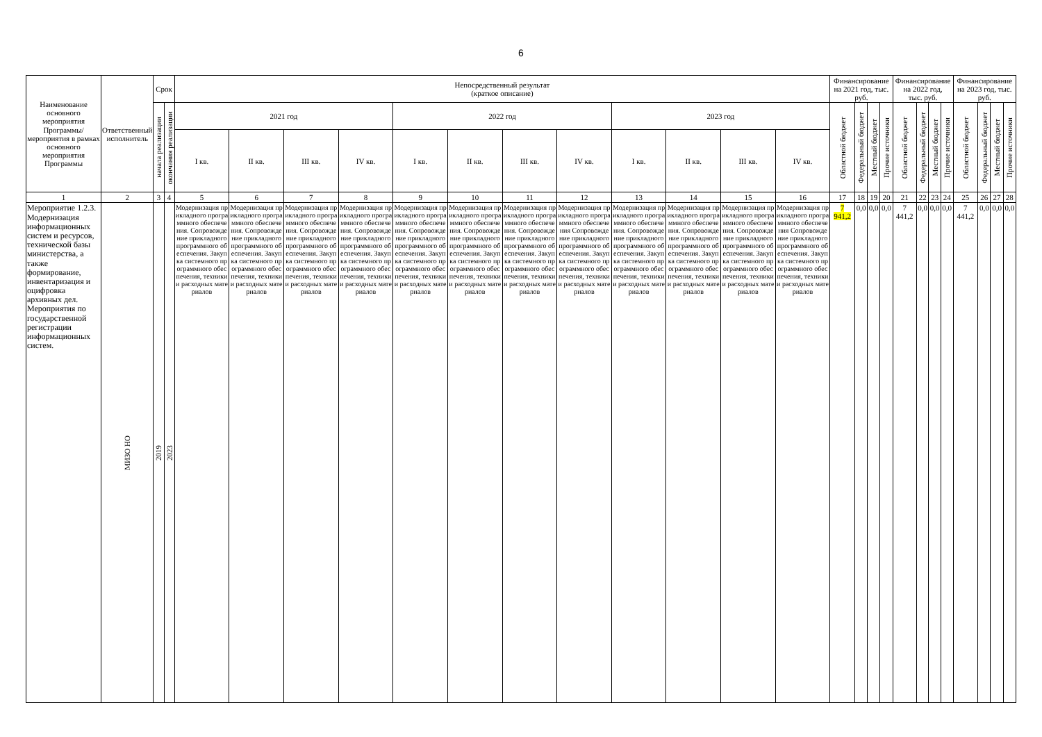6
| Наименование основного мероприятия Программы/ мероприятия в рамках основного мероприятия Программы | Ответственный исполнитель | Срок | | Непосредственный результат (краткое описание) | | | | | | | | | | | | Финансирование на 2021 год, тыс. руб. | | | | Финансирование на 2022 год, тыс. руб. | | | | Финансирование на 2023 год, тыс. руб. | | | |
| --- | --- | --- | --- | --- | --- | --- | --- | --- | --- | --- | --- | --- | --- | --- | --- | --- | --- | --- | --- | --- | --- | --- | --- | --- | --- | --- | --- |
| | | начала реализации | окончания реализации | 2021 год | | | | 2022 год | | | | 2023 год | | | | Областной бюджет | Федеральный бюджет | Местный бюджет | Прочие источники | Областной бюджет | Федеральный бюджет | Местный бюджет | Прочие источники | Областной бюджет | Федеральный бюджет | Местный бюджет | Прочие источники |
| | | | | I кв. | II кв. | III кв. | IV кв. | I кв. | II кв. | III кв. | IV кв. | I кв. | II кв. | III кв. | IV кв. | | | | | | | | | | | | |
| 1 | 2 | 3 | 4 | 5 | 6 | 7 | 8 | 9 | 10 | 11 | 12 | 13 | 14 | 15 | 16 | 17 | 18 | 19 | 20 | 21 | 22 | 23 | 24 | 25 | 26 | 27 | 28 |
| Мероприятие 1.2.3. Модернизация информационных систем и ресурсов, технической базы министерства, а также формирование, инвентаризация и оцифровка архивных дел. Мероприятия по государственной регистрации информационных систем. | МИЗО НО | 2019 | 2023 | Модернизация прикладного программного обеспечения. Сопровождение прикладного программного обеспечения. Закупка системного программного обеспечения, техники и расходных материалов | Модернизация прикладного программного обеспечения. Сопровождение прикладного программного обеспечения. Закупка системного программного обеспечения, техники и расходных материалов | Модернизация прикладного программного обеспечения. Сопровождение прикладного программного обеспечения. Закупка системного программного обеспечения, техники и расходных материалов | Модернизация прикладного программного обеспечения. Сопровождение прикладного программного обеспечения. Закупка системного программного обеспечения, техники и расходных материалов | Модернизация прикладного программного обеспечения. Сопровождение прикладного программного обеспечения. Закупка системного программного обеспечения, техники и расходных материалов | Модернизация прикладного программного обеспечения. Сопровождение прикладного программного обеспечения. Закупка системного программного обеспечения, техники и расходных материалов | Модернизация прикладного программного обеспечения. Сопровождение прикладного программного обеспечения. Закупка системного программного обеспечения, техники и расходных материалов | Модернизация прикладного программного обеспечения Сопровождение прикладного программного обеспечения. Закупка системного программного обеспечения, техники и расходных материалов | Модернизация прикладного программного обеспечения. Сопровождение прикладного программного обеспечения. Закупка системного программного обеспечения, техники и расходных материалов | Модернизация прикладного программного обеспечения. Сопровождение прикладного программного обеспечения. Закупка системного программного обеспечения, техники и расходных материалов | Модернизация прикладного программного обеспечения. Сопровождение прикладного программного обеспечения. Закупка системного программного обеспечения, техники и расходных материалов | Модернизация прикладного программного обеспечения Сопровождение прикладного программного обеспечения. Закупка системного программного обеспечения, техники и расходных материалов | 7 941,2 | 0,0 | 0,0 | 0,0 | 7 441,2 | 0,0 | 0,0 | 0,0 | 7 441,2 | 0,0 | 0,0 | 0,0 |